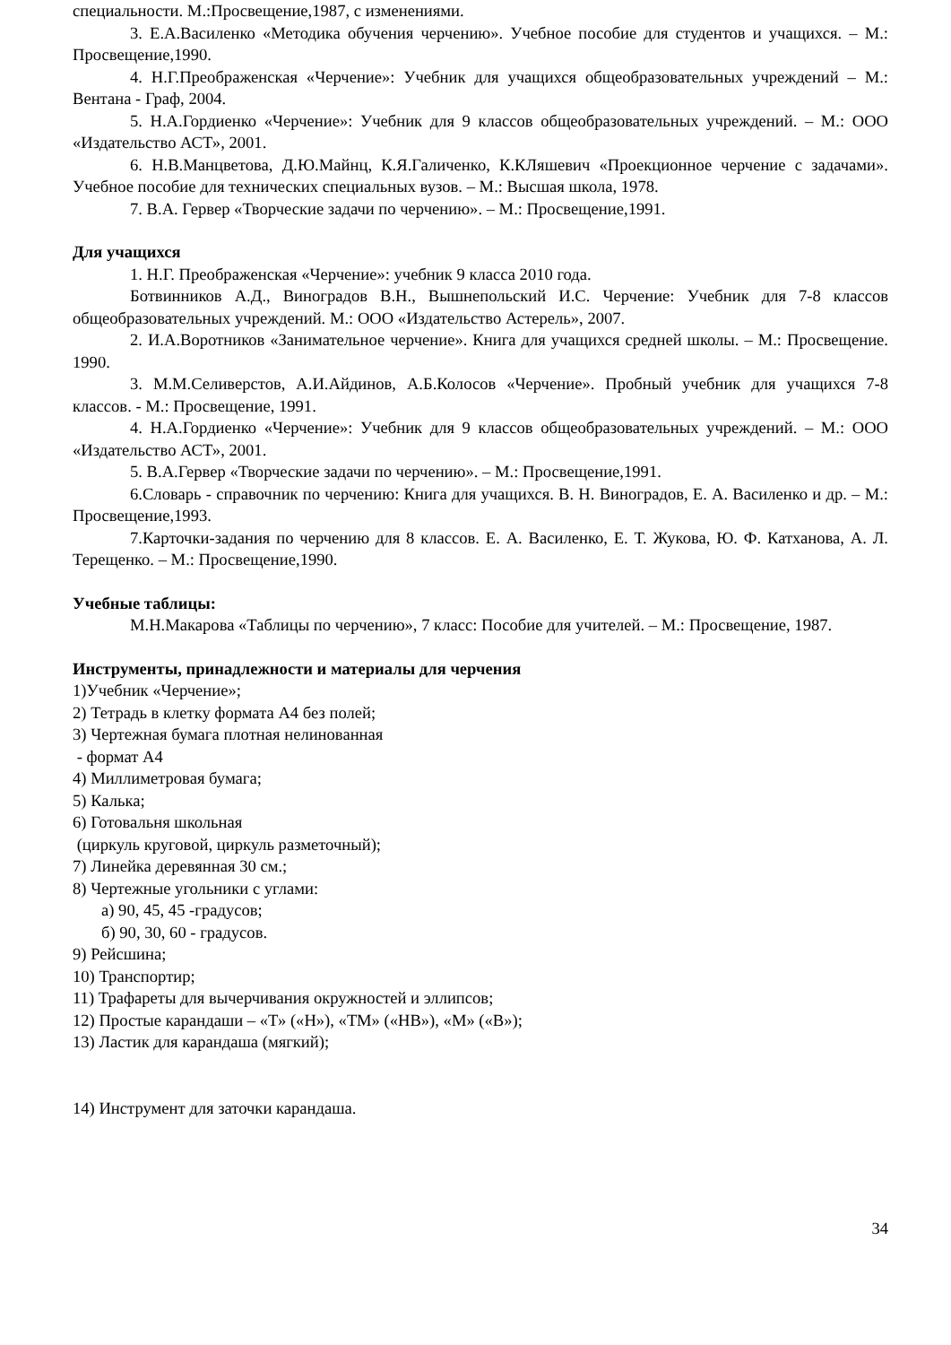специальности. М.:Просвещение,1987, с изменениями.
3. Е.А.Василенко «Методика обучения черчению». Учебное пособие для студентов и учащихся. – М.: Просвещение,1990.
4. Н.Г.Преображенская «Черчение»: Учебник для учащихся общеобразовательных учреждений – М.: Вентана - Граф, 2004.
5. Н.А.Гордиенко «Черчение»: Учебник для 9 классов общеобразовательных учреждений. – М.: ООО «Издательство АСТ», 2001.
6. Н.В.Манцветова, Д.Ю.Майнц, К.Я.Галиченко, К.КЛяшевич «Проекционное черчение с задачами». Учебное пособие для технических специальных вузов. – М.: Высшая школа, 1978.
7. В.А. Гервер «Творческие задачи по черчению». – М.: Просвещение,1991.
Для учащихся
1. Н.Г. Преображенская «Черчение»: учебник 9 класса 2010 года.
Ботвинников А.Д., Виноградов В.Н., Вышнепольский И.С. Черчение: Учебник для 7-8 классов общеобразовательных учреждений. М.: ООО «Издательство Астерель», 2007.
2. И.А.Воротников «Занимательное черчение». Книга для учащихся средней школы. – М.: Просвещение. 1990.
3. М.М.Селиверстов, А.И.Айдинов, А.Б.Колосов «Черчение». Пробный учебник для учащихся 7-8 классов. - М.: Просвещение, 1991.
4. Н.А.Гордиенко «Черчение»: Учебник для 9 классов общеобразовательных учреждений. – М.: ООО «Издательство АСТ», 2001.
5. В.А.Гервер «Творческие задачи по черчению». – М.: Просвещение,1991.
6.Словарь - справочник по черчению: Книга для учащихся. В. Н. Виноградов, Е. А. Василенко и др. – М.: Просвещение,1993.
7.Карточки-задания по черчению для 8 классов. Е. А. Василенко, Е. Т. Жукова, Ю. Ф. Катханова, А. Л. Терещенко. – М.: Просвещение,1990.
Учебные таблицы:
М.Н.Макарова «Таблицы по черчению», 7 класс: Пособие для учителей. – М.: Просвещение, 1987.
Инструменты, принадлежности и материалы для черчения
1)Учебник «Черчение»;
2) Тетрадь в клетку формата А4 без полей;
3) Чертежная бумага плотная нелинованная
- формат А4
4) Миллиметровая бумага;
5) Калька;
6) Готовальня школьная
(циркуль круговой, циркуль разметочный);
7) Линейка деревянная 30 см.;
8) Чертежные угольники с углами:
а) 90, 45, 45 -градусов;
б) 90, 30, 60 - градусов.
9) Рейсшина;
10) Транспортир;
11) Трафареты для вычерчивания окружностей и эллипсов;
12) Простые карандаши – «Т» («Н»), «ТМ» («НВ»), «М» («В»);
13) Ластик для карандаша (мягкий);
14) Инструмент для заточки карандаша.
34